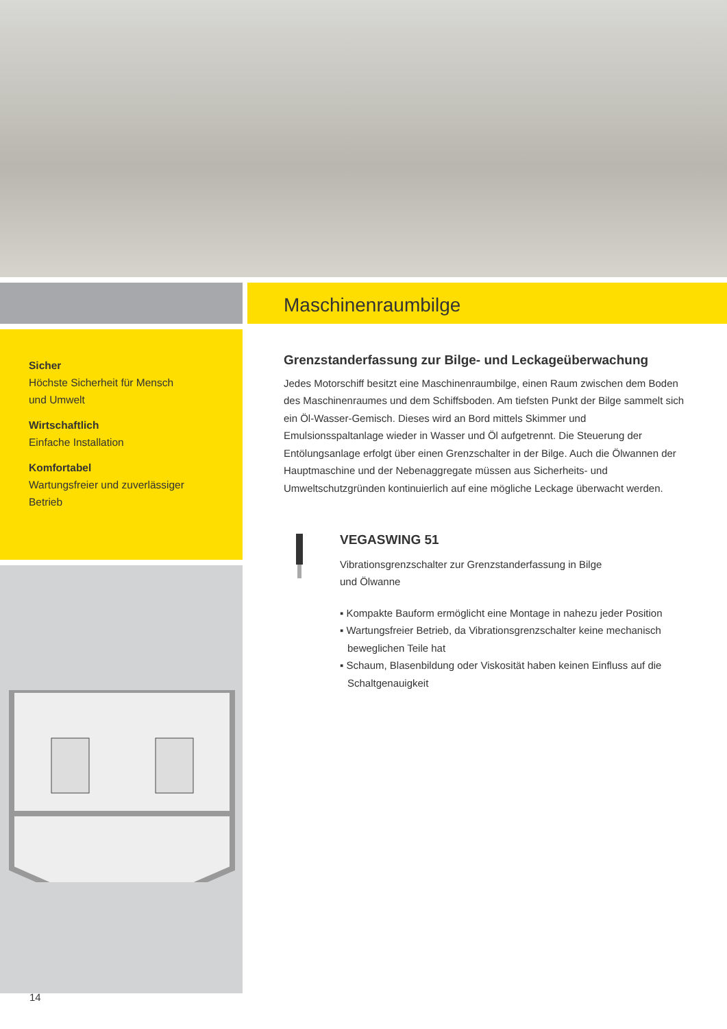Sicher
Höchste Sicherheit für Mensch
und Umwelt
Wirtschaftlich
Einfache Installation
Komfortabel
Wartungsfreier und zuverlässiger
Betrieb
Maschinenraumbilge
Grenzstanderfassung zur Bilge- und Leckageüberwachung
Jedes Motorschiff besitzt eine Maschinenraumbilge, einen Raum zwischen dem Boden des Maschinenraumes und dem Schiffsboden. Am tiefsten Punkt der Bilge sammelt sich ein Öl-Wasser-Gemisch. Dieses wird an Bord mittels Skimmer und Emulsionsspaltanlage wieder in Wasser und Öl aufgetrennt. Die Steuerung der Entölungsanlage erfolgt über einen Grenzschalter in der Bilge. Auch die Ölwannen der Hauptmaschine und der Nebenaggregate müssen aus Sicherheits- und Umweltschutzgründen kontinuierlich auf eine mögliche Leckage überwacht werden.
VEGASWING 51
Vibrationsgrenzschalter zur Grenzstanderfassung in Bilge
und Ölwanne
▪ Kompakte Bauform ermöglicht eine Montage in nahezu jeder Position
▪ Wartungsfreier Betrieb, da Vibrationsgrenzschalter keine mechanisch beweglichen Teile hat
▪ Schaum, Blasenbildung oder Viskosität haben keinen Einfluss auf die Schaltgenauigkeit
14